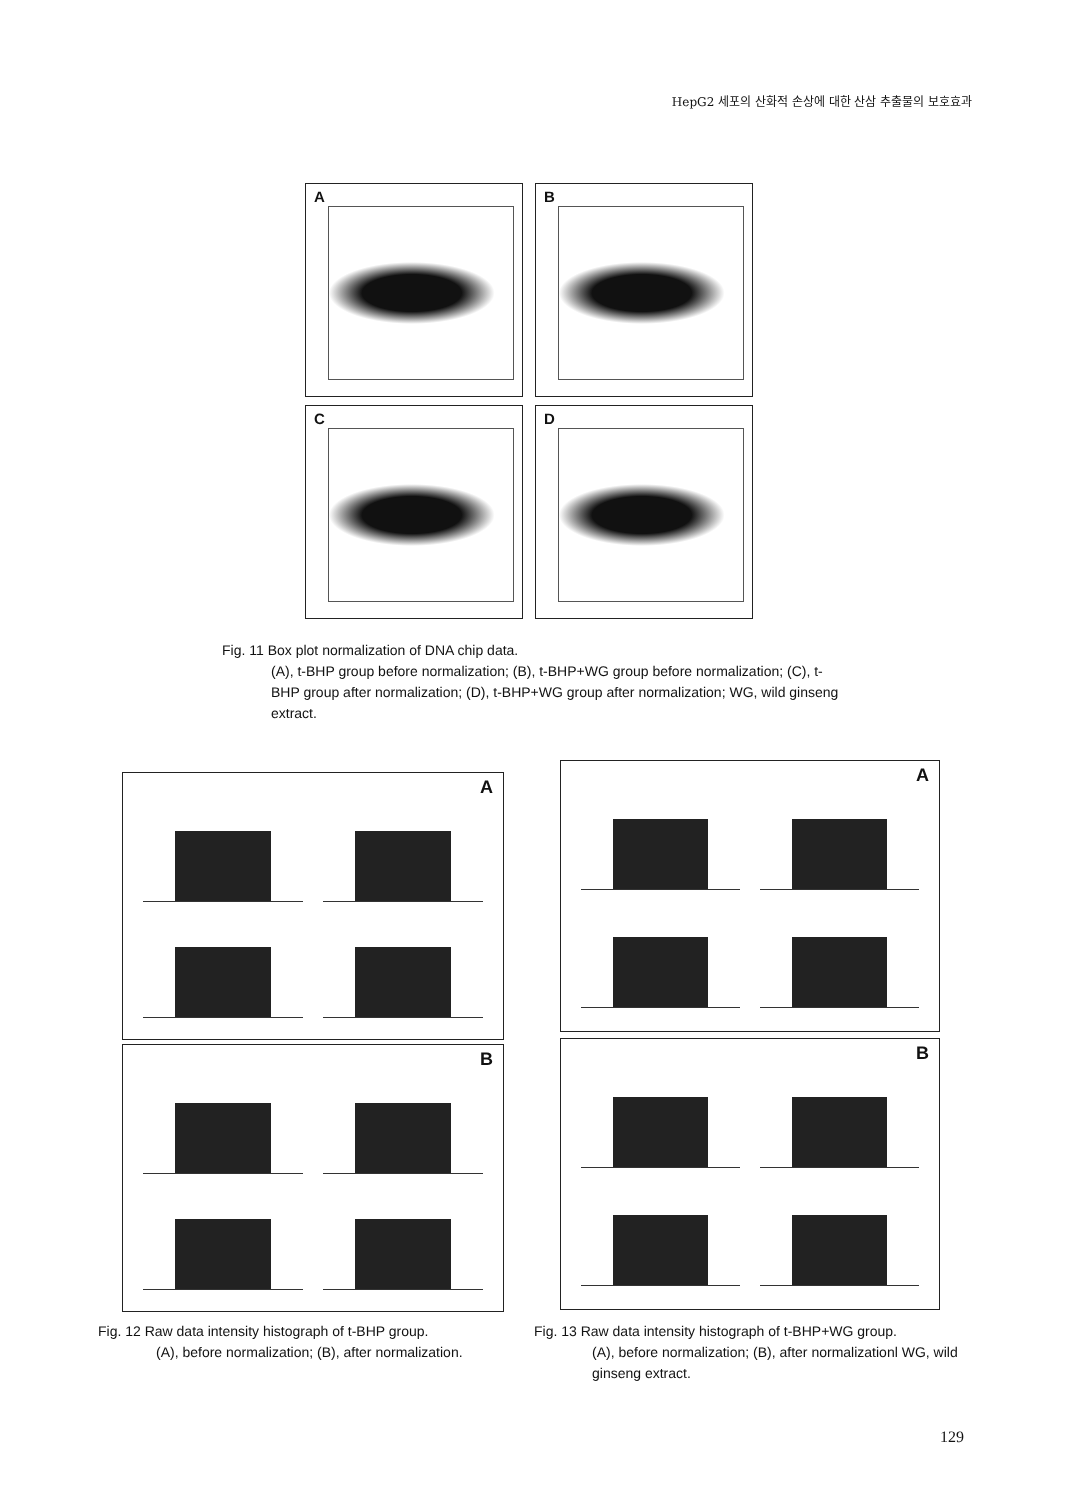HepG2 세포의 산화적 손상에 대한 산삼 추출물의 보호효과
A
B
C
D
Fig. 11 Box plot normalization of DNA chip data.
(A), t-BHP group before normalization; (B), t-BHP+WG group before normalization; (C), t-BHP group after normalization; (D), t-BHP+WG group after normalization; WG, wild ginseng extract.
A
B
A
B
Fig. 12 Raw data intensity histograph of t-BHP group.
(A), before normalization; (B), after normalization.
Fig. 13 Raw data intensity histograph of t-BHP+WG group.
(A), before normalization; (B), after normalizationl WG, wild ginseng extract.
129